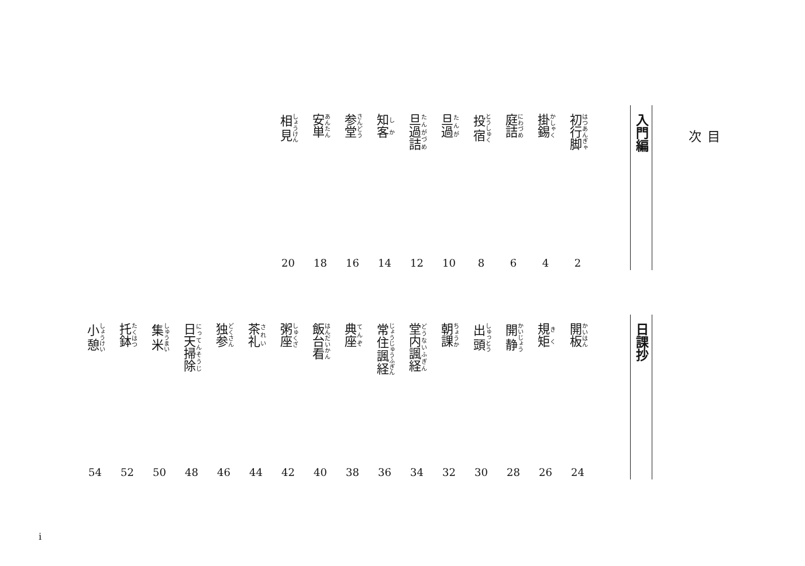目次
入門編
初行脚
2
掛錫
4
庭詰
6
投宿
8
旦過
10
旦過詰
12
知客
14
参堂
16
安単
18
相見
20
日課抄
開板
24
規矩
26
開静
28
出頭
30
朝課
32
堂内諷経
34
常住諷経
36
典座
38
飯台看
40
粥座
42
茶礼
44
独参
46
日天掃除
48
集米
50
托鉢
52
小憩
54
i